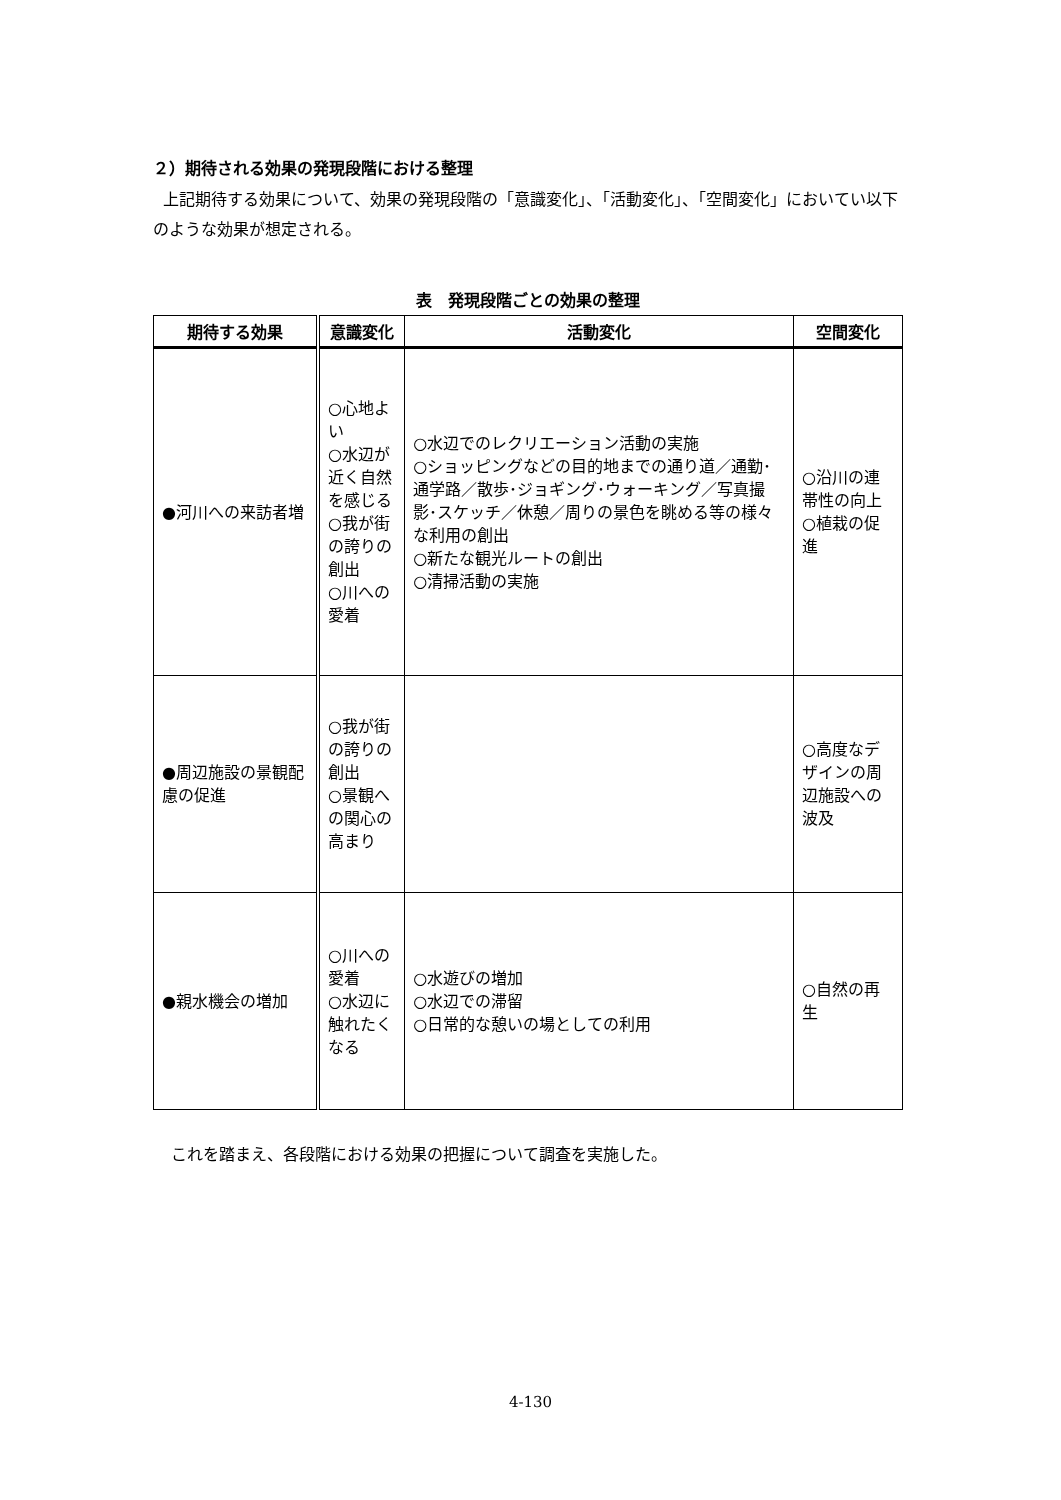２）期待される効果の発現段階における整理
上記期待する効果について、効果の発現段階の「意識変化」、「活動変化」、「空間変化」においてい以下のような効果が想定される。
表　発現段階ごとの効果の整理
| 期待する効果 | 意識変化 | 活動変化 | 空間変化 |
| --- | --- | --- | --- |
| ●河川への来訪者増 | ○心地よい ○水辺が近く自然を感じる ○我が街の誇りの創出 ○川への愛着 | ○水辺でのレクリエーション活動の実施 ○ショッピングなどの目的地までの通り道／通勤･通学路／散歩･ジョギング･ウォーキング／写真撮影･スケッチ／休憩／周りの景色を眺める等の様々な利用の創出 ○新たな観光ルートの創出 ○清掃活動の実施 | ○沿川の連帯性の向上 ○植栽の促進 |
| ●周辺施設の景観配慮の促進 | ○我が街の誇りの創出 ○景観への関心の高まり | | ○高度なデザインの周辺施設への波及 |
| ●親水機会の増加 | ○川への愛着 ○水辺に触れたくなる | ○水遊びの増加 ○水辺での滞留 ○日常的な憩いの場としての利用 | ○自然の再生 |
これを踏まえ、各段階における効果の把握について調査を実施した。
4-130